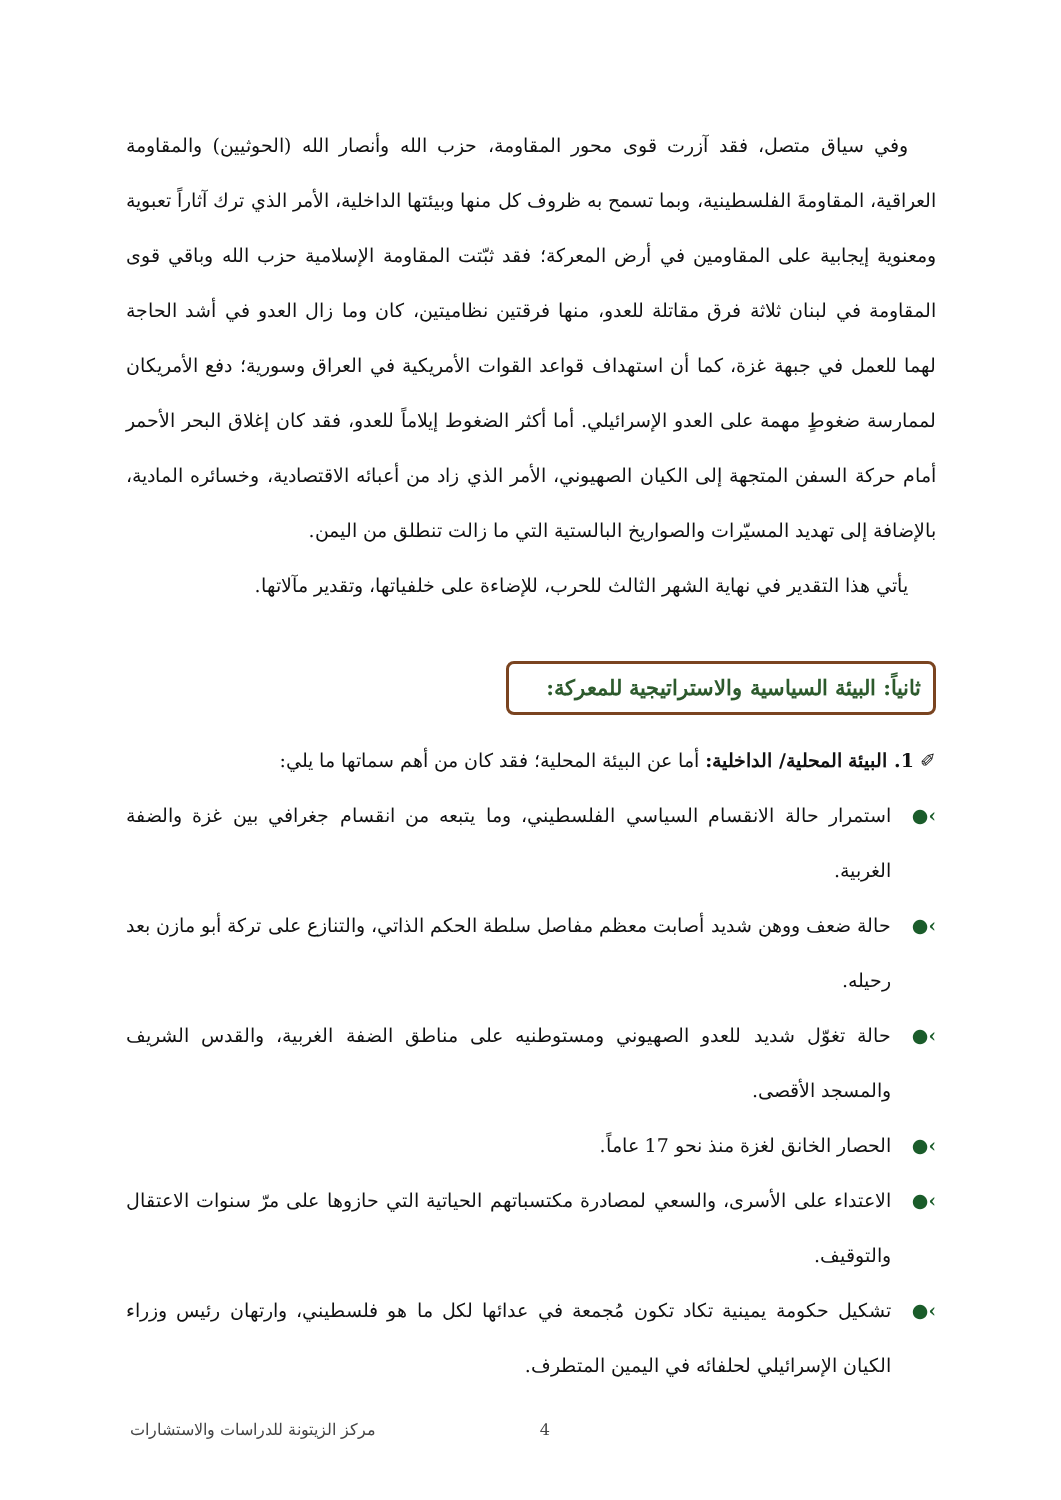وفي سياق متصل، فقد آزرت قوى محور المقاومة، حزب الله وأنصار الله (الحوثيين) والمقاومة العراقية، المقاومةَ الفلسطينية، وبما تسمح به ظروف كل منها وبيئتها الداخلية، الأمر الذي ترك آثاراً تعبوية ومعنوية إيجابية على المقاومين في أرض المعركة؛ فقد ثبّتت المقاومة الإسلامية حزب الله وباقي قوى المقاومة في لبنان ثلاثة فرق مقاتلة للعدو، منها فرقتين نظاميتين، كان وما زال العدو في أشد الحاجة لهما للعمل في جبهة غزة، كما أن استهداف قواعد القوات الأمريكية في العراق وسورية؛ دفع الأمريكان لممارسة ضغوطٍ مهمة على العدو الإسرائيلي. أما أكثر الضغوط إيلاماً للعدو، فقد كان إغلاق البحر الأحمر أمام حركة السفن المتجهة إلى الكيان الصهيوني، الأمر الذي زاد من أعبائه الاقتصادية، وخسائره المادية، بالإضافة إلى تهديد المسيّرات والصواريخ البالستية التي ما زالت تنطلق من اليمن.
يأتي هذا التقدير في نهاية الشهر الثالث للحرب، للإضاءة على خلفياتها، وتقدير مآلاتها.
ثانياً: البيئة السياسية والاستراتيجية للمعركة:
✐ 1. البيئة المحلية/ الداخلية: أما عن البيئة المحلية؛ فقد كان من أهم سماتها ما يلي:
›● استمرار حالة الانقسام السياسي الفلسطيني، وما يتبعه من انقسام جغرافي بين غزة والضفة الغربية.
›● حالة ضعف ووهن شديد أصابت معظم مفاصل سلطة الحكم الذاتي، والتنازع على تركة أبو مازن بعد رحيله.
›● حالة تغوّل شديد للعدو الصهيوني ومستوطنيه على مناطق الضفة الغربية، والقدس الشريف والمسجد الأقصى.
›● الحصار الخانق لغزة منذ نحو 17 عاماً.
›● الاعتداء على الأسرى، والسعي لمصادرة مكتسباتهم الحياتية التي حازوها على مرّ سنوات الاعتقال والتوقيف.
›● تشكيل حكومة يمينية تكاد تكون مُجمعة في عدائها لكل ما هو فلسطيني، وارتهان رئيس وزراء الكيان الإسرائيلي لحلفائه في اليمين المتطرف.
4 مركز الزيتونة للدراسات والاستشارات